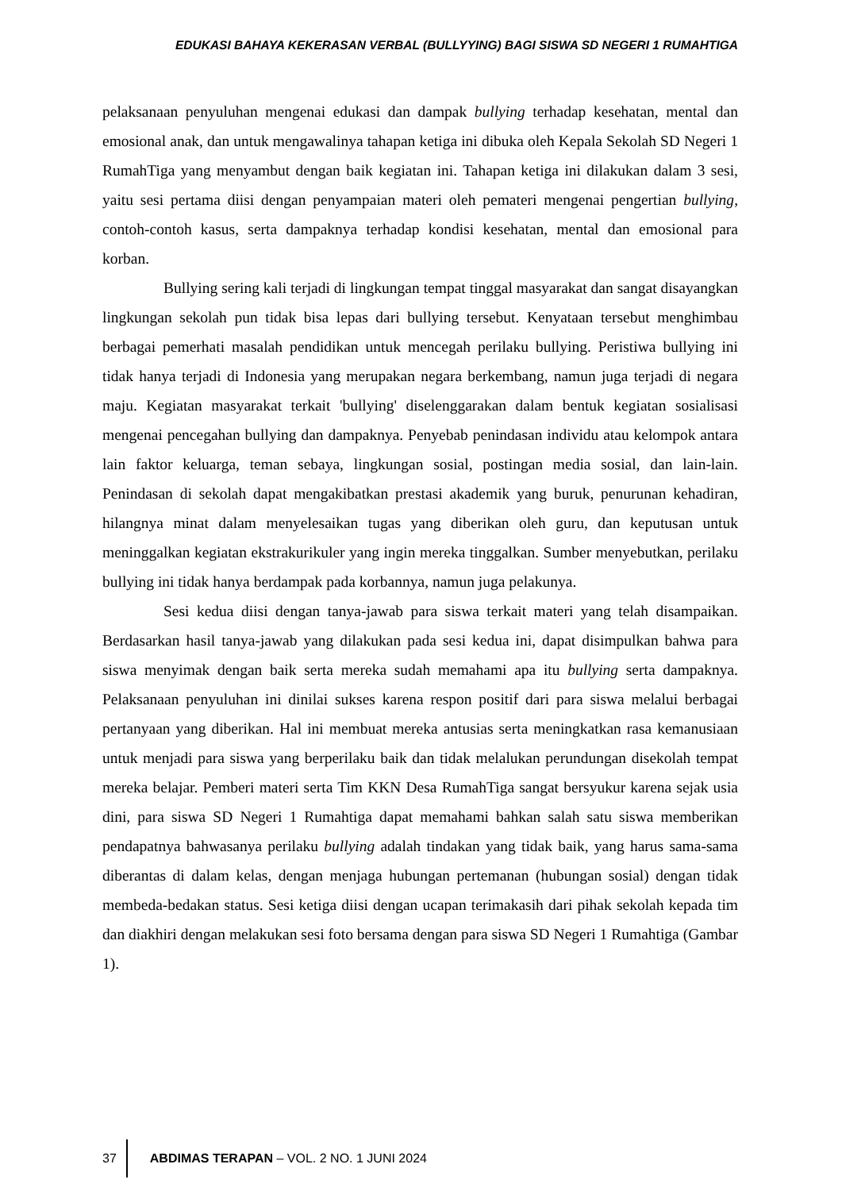EDUKASI BAHAYA KEKERASAN VERBAL (BULLYYING) BAGI SISWA SD NEGERI 1 RUMAHTIGA
pelaksanaan penyuluhan mengenai edukasi dan dampak bullying terhadap kesehatan, mental dan emosional anak, dan untuk mengawalinya tahapan ketiga ini dibuka oleh Kepala Sekolah SD Negeri 1 RumahTiga yang menyambut dengan baik kegiatan ini. Tahapan ketiga ini dilakukan dalam 3 sesi, yaitu sesi pertama diisi dengan penyampaian materi oleh pemateri mengenai pengertian bullying, contoh-contoh kasus, serta dampaknya terhadap kondisi kesehatan, mental dan emosional para korban.
Bullying sering kali terjadi di lingkungan tempat tinggal masyarakat dan sangat disayangkan lingkungan sekolah pun tidak bisa lepas dari bullying tersebut. Kenyataan tersebut menghimbau berbagai pemerhati masalah pendidikan untuk mencegah perilaku bullying. Peristiwa bullying ini tidak hanya terjadi di Indonesia yang merupakan negara berkembang, namun juga terjadi di negara maju. Kegiatan masyarakat terkait 'bullying' diselenggarakan dalam bentuk kegiatan sosialisasi mengenai pencegahan bullying dan dampaknya. Penyebab penindasan individu atau kelompok antara lain faktor keluarga, teman sebaya, lingkungan sosial, postingan media sosial, dan lain-lain. Penindasan di sekolah dapat mengakibatkan prestasi akademik yang buruk, penurunan kehadiran, hilangnya minat dalam menyelesaikan tugas yang diberikan oleh guru, dan keputusan untuk meninggalkan kegiatan ekstrakurikuler yang ingin mereka tinggalkan. Sumber menyebutkan, perilaku bullying ini tidak hanya berdampak pada korbannya, namun juga pelakunya.
Sesi kedua diisi dengan tanya-jawab para siswa terkait materi yang telah disampaikan. Berdasarkan hasil tanya-jawab yang dilakukan pada sesi kedua ini, dapat disimpulkan bahwa para siswa menyimak dengan baik serta mereka sudah memahami apa itu bullying serta dampaknya. Pelaksanaan penyuluhan ini dinilai sukses karena respon positif dari para siswa melalui berbagai pertanyaan yang diberikan. Hal ini membuat mereka antusias serta meningkatkan rasa kemanusiaan untuk menjadi para siswa yang berperilaku baik dan tidak melalukan perundungan disekolah tempat mereka belajar. Pemberi materi serta Tim KKN Desa RumahTiga sangat bersyukur karena sejak usia dini, para siswa SD Negeri 1 Rumahtiga dapat memahami bahkan salah satu siswa memberikan pendapatnya bahwasanya perilaku bullying adalah tindakan yang tidak baik, yang harus sama-sama diberantas di dalam kelas, dengan menjaga hubungan pertemanan (hubungan sosial) dengan tidak membeda-bedakan status. Sesi ketiga diisi dengan ucapan terimakasih dari pihak sekolah kepada tim dan diakhiri dengan melakukan sesi foto bersama dengan para siswa SD Negeri 1 Rumahtiga (Gambar 1).
37 ABDIMAS TERAPAN – VOL. 2 NO. 1 JUNI 2024